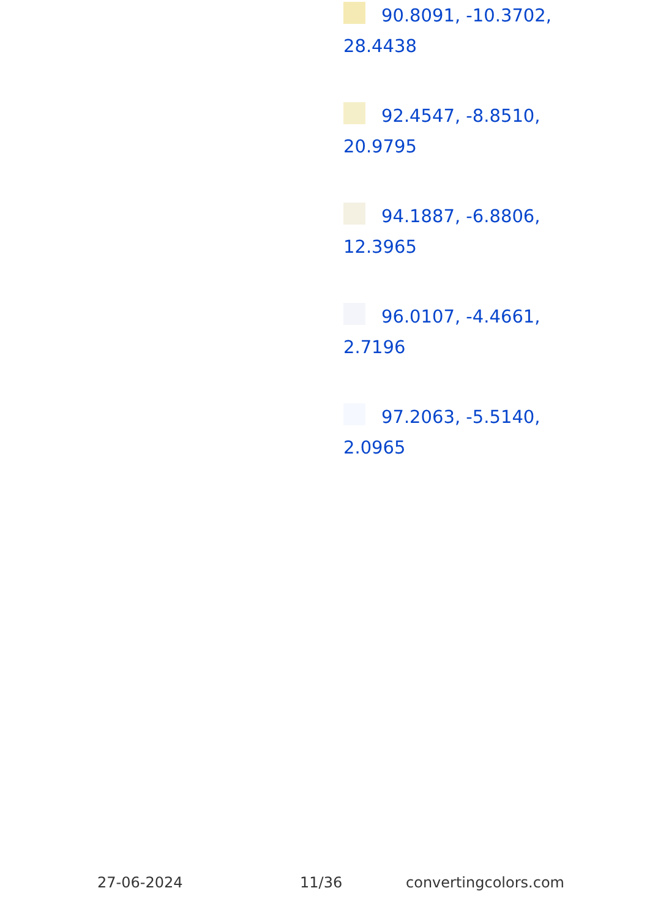90.8091, -10.3702, 28.4438
92.4547, -8.8510, 20.9795
94.1887, -6.8806, 12.3965
96.0107, -4.4661, 2.7196
97.2063, -5.5140, 2.0965
27-06-2024 11/36 convertingcolors.com